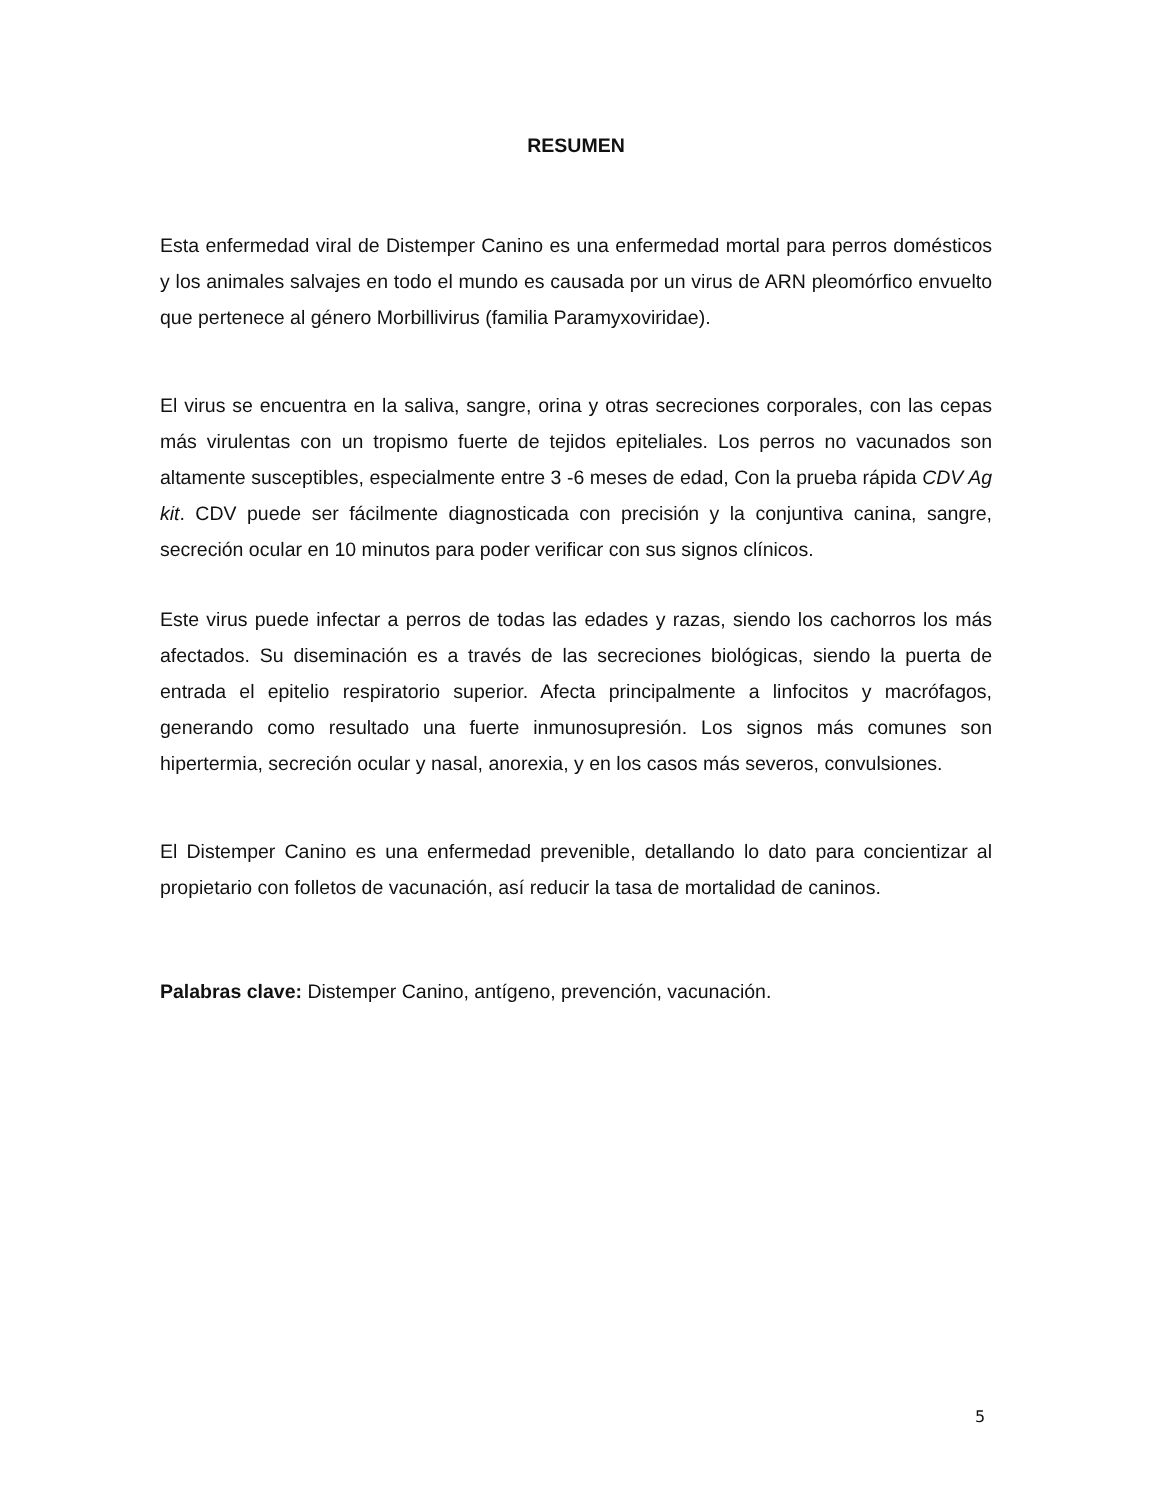RESUMEN
Esta enfermedad viral de Distemper Canino es una enfermedad mortal para perros domésticos y los animales salvajes en todo el mundo es causada por un virus de ARN pleomórfico envuelto que pertenece al género Morbillivirus (familia Paramyxoviridae).
El virus se encuentra en la saliva, sangre, orina y otras secreciones corporales, con las cepas más virulentas con un tropismo fuerte de tejidos epiteliales. Los perros no vacunados son altamente susceptibles, especialmente entre 3 -6 meses de edad, Con la prueba rápida CDV Ag kit. CDV puede ser fácilmente diagnosticada con precisión y la conjuntiva canina, sangre, secreción ocular en 10 minutos para poder verificar con sus signos clínicos.
Este virus puede infectar a perros de todas las edades y razas, siendo los cachorros los más afectados. Su diseminación es a través de las secreciones biológicas, siendo la puerta de entrada el epitelio respiratorio superior. Afecta principalmente a linfocitos y macrófagos, generando como resultado una fuerte inmunosupresión. Los signos más comunes son hipertermia, secreción ocular y nasal, anorexia, y en los casos más severos, convulsiones.
El Distemper Canino es una enfermedad prevenible, detallando lo dato para concientizar al propietario con folletos de vacunación, así reducir la tasa de mortalidad de caninos.
Palabras clave: Distemper Canino, antígeno, prevención, vacunación.
5